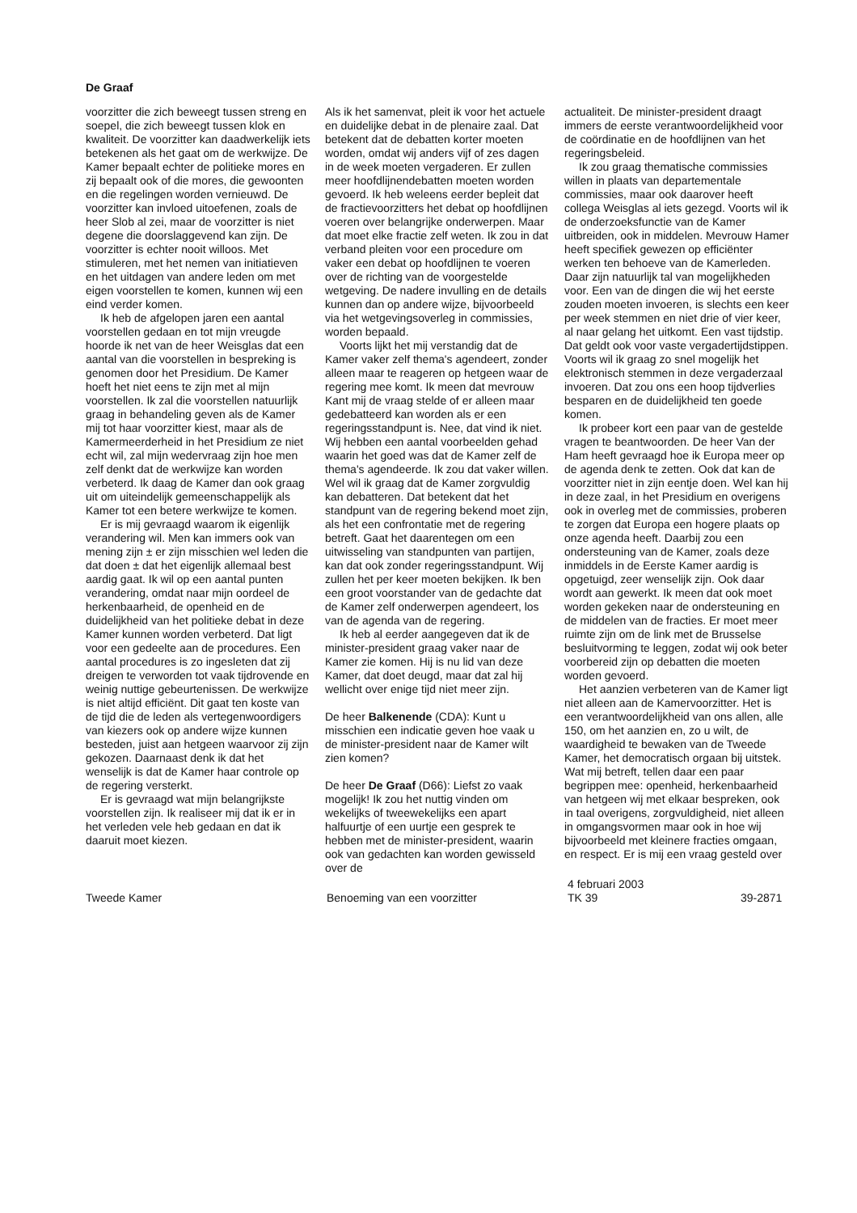De Graaf
voorzitter die zich beweegt tussen streng en soepel, die zich beweegt tussen klok en kwaliteit. De voorzitter kan daadwerkelijk iets betekenen als het gaat om de werkwijze. De Kamer bepaalt echter de politieke mores en zij bepaalt ook of die mores, die gewoonten en die regelingen worden vernieuwd. De voorzitter kan invloed uitoefenen, zoals de heer Slob al zei, maar de voorzitter is niet degene die doorslaggevend kan zijn. De voorzitter is echter nooit willoos. Met stimuleren, met het nemen van initiatieven en het uitdagen van andere leden om met eigen voorstellen te komen, kunnen wij een eind verder komen.
Ik heb de afgelopen jaren een aantal voorstellen gedaan en tot mijn vreugde hoorde ik net van de heer Weisglas dat een aantal van die voorstellen in bespreking is genomen door het Presidium. De Kamer hoeft het niet eens te zijn met al mijn voorstellen. Ik zal die voorstellen natuurlijk graag in behandeling geven als de Kamer mij tot haar voorzitter kiest, maar als de Kamermeerderheid in het Presidium ze niet echt wil, zal mijn wedervraag zijn hoe men zelf denkt dat de werkwijze kan worden verbeterd. Ik daag de Kamer dan ook graag uit om uiteindelijk gemeenschappelijk als Kamer tot een betere werkwijze te komen.
Er is mij gevraagd waarom ik eigenlijk verandering wil. Men kan immers ook van mening zijn ± er zijn misschien wel leden die dat doen ± dat het eigenlijk allemaal best aardig gaat. Ik wil op een aantal punten verandering, omdat naar mijn oordeel de herkenbaarheid, de openheid en de duidelijkheid van het politieke debat in deze Kamer kunnen worden verbeterd. Dat ligt voor een gedeelte aan de procedures. Een aantal procedures is zo ingesleten dat zij dreigen te verworden tot vaak tijdrovende en weinig nuttige gebeurtenissen. De werkwijze is niet altijd efficiënt. Dit gaat ten koste van de tijd die de leden als vertegenwoordigers van kiezers ook op andere wijze kunnen besteden, juist aan hetgeen waarvoor zij zijn gekozen. Daarnaast denk ik dat het wenselijk is dat de Kamer haar controle op de regering versterkt.
Er is gevraagd wat mijn belangrijkste voorstellen zijn. Ik realiseer mij dat ik er in het verleden vele heb gedaan en dat ik daaruit moet kiezen.
Als ik het samenvat, pleit ik voor het actuele en duidelijke debat in de plenaire zaal. Dat betekent dat de debatten korter moeten worden, omdat wij anders vijf of zes dagen in de week moeten vergaderen. Er zullen meer hoofdlijnendebatten moeten worden gevoerd. Ik heb weleens eerder bepleit dat de fractievoorzitters het debat op hoofdlijnen voeren over belangrijke onderwerpen. Maar dat moet elke fractie zelf weten. Ik zou in dat verband pleiten voor een procedure om vaker een debat op hoofdlijnen te voeren over de richting van de voorgestelde wetgeving. De nadere invulling en de details kunnen dan op andere wijze, bijvoorbeeld via het wetgevingsoverleg in commissies, worden bepaald.
Voorts lijkt het mij verstandig dat de Kamer vaker zelf thema's agendeert, zonder alleen maar te reageren op hetgeen waar de regering mee komt. Ik meen dat mevrouw Kant mij de vraag stelde of er alleen maar gedebatteerd kan worden als er een regeringsstandpunt is. Nee, dat vind ik niet. Wij hebben een aantal voorbeelden gehad waarin het goed was dat de Kamer zelf de thema's agendeerde. Ik zou dat vaker willen. Wel wil ik graag dat de Kamer zorgvuldig kan debatteren. Dat betekent dat het standpunt van de regering bekend moet zijn, als het een confrontatie met de regering betreft. Gaat het daarentegen om een uitwisseling van standpunten van partijen, kan dat ook zonder regeringsstandpunt. Wij zullen het per keer moeten bekijken. Ik ben een groot voorstander van de gedachte dat de Kamer zelf onderwerpen agendeert, los van de agenda van de regering.
Ik heb al eerder aangegeven dat ik de minister-president graag vaker naar de Kamer zie komen. Hij is nu lid van deze Kamer, dat doet deugd, maar dat zal hij wellicht over enige tijd niet meer zijn.
De heer Balkenende (CDA): Kunt u misschien een indicatie geven hoe vaak u de minister-president naar de Kamer wilt zien komen?
De heer De Graaf (D66): Liefst zo vaak mogelijk! Ik zou het nuttig vinden om wekelijks of tweewekelijks een apart halfuurtje of een uurtje een gesprek te hebben met de minister-president, waarin ook van gedachten kan worden gewisseld over de
actualiteit. De minister-president draagt immers de eerste verantwoordelijkheid voor de coördinatie en de hoofdlijnen van het regeringsbeleid.
Ik zou graag thematische commissies willen in plaats van departementale commissies, maar ook daarover heeft collega Weisglas al iets gezegd. Voorts wil ik de onderzoeksfunctie van de Kamer uitbreiden, ook in middelen. Mevrouw Hamer heeft specifiek gewezen op efficiënter werken ten behoeve van de Kamerleden. Daar zijn natuurlijk tal van mogelijkheden voor. Een van de dingen die wij het eerste zouden moeten invoeren, is slechts een keer per week stemmen en niet drie of vier keer, al naar gelang het uitkomt. Een vast tijdstip. Dat geldt ook voor vaste vergadertijdstippen. Voorts wil ik graag zo snel mogelijk het elektronisch stemmen in deze vergaderzaal invoeren. Dat zou ons een hoop tijdverlies besparen en de duidelijkheid ten goede komen.
Ik probeer kort een paar van de gestelde vragen te beantwoorden. De heer Van der Ham heeft gevraagd hoe ik Europa meer op de agenda denk te zetten. Ook dat kan de voorzitter niet in zijn eentje doen. Wel kan hij in deze zaal, in het Presidium en overigens ook in overleg met de commissies, proberen te zorgen dat Europa een hogere plaats op onze agenda heeft. Daarbij zou een ondersteuning van de Kamer, zoals deze inmiddels in de Eerste Kamer aardig is opgetuigd, zeer wenselijk zijn. Ook daar wordt aan gewerkt. Ik meen dat ook moet worden gekeken naar de ondersteuning en de middelen van de fracties. Er moet meer ruimte zijn om de link met de Brusselse besluitvorming te leggen, zodat wij ook beter voorbereid zijn op debatten die moeten worden gevoerd.
Het aanzien verbeteren van de Kamer ligt niet alleen aan de Kamervoorzitter. Het is een verantwoordelijkheid van ons allen, alle 150, om het aanzien en, zo u wilt, de waardigheid te bewaken van de Tweede Kamer, het democratisch orgaan bij uitstek. Wat mij betreft, tellen daar een paar begrippen mee: openheid, herkenbaarheid van hetgeen wij met elkaar bespreken, ook in taal overigens, zorgvuldigheid, niet alleen in omgangsvormen maar ook in hoe wij bijvoorbeeld met kleinere fracties omgaan, en respect. Er is mij een vraag gesteld over
Tweede Kamer Benoeming van een voorzitter 4 februari 2003
TK 39
39-2871